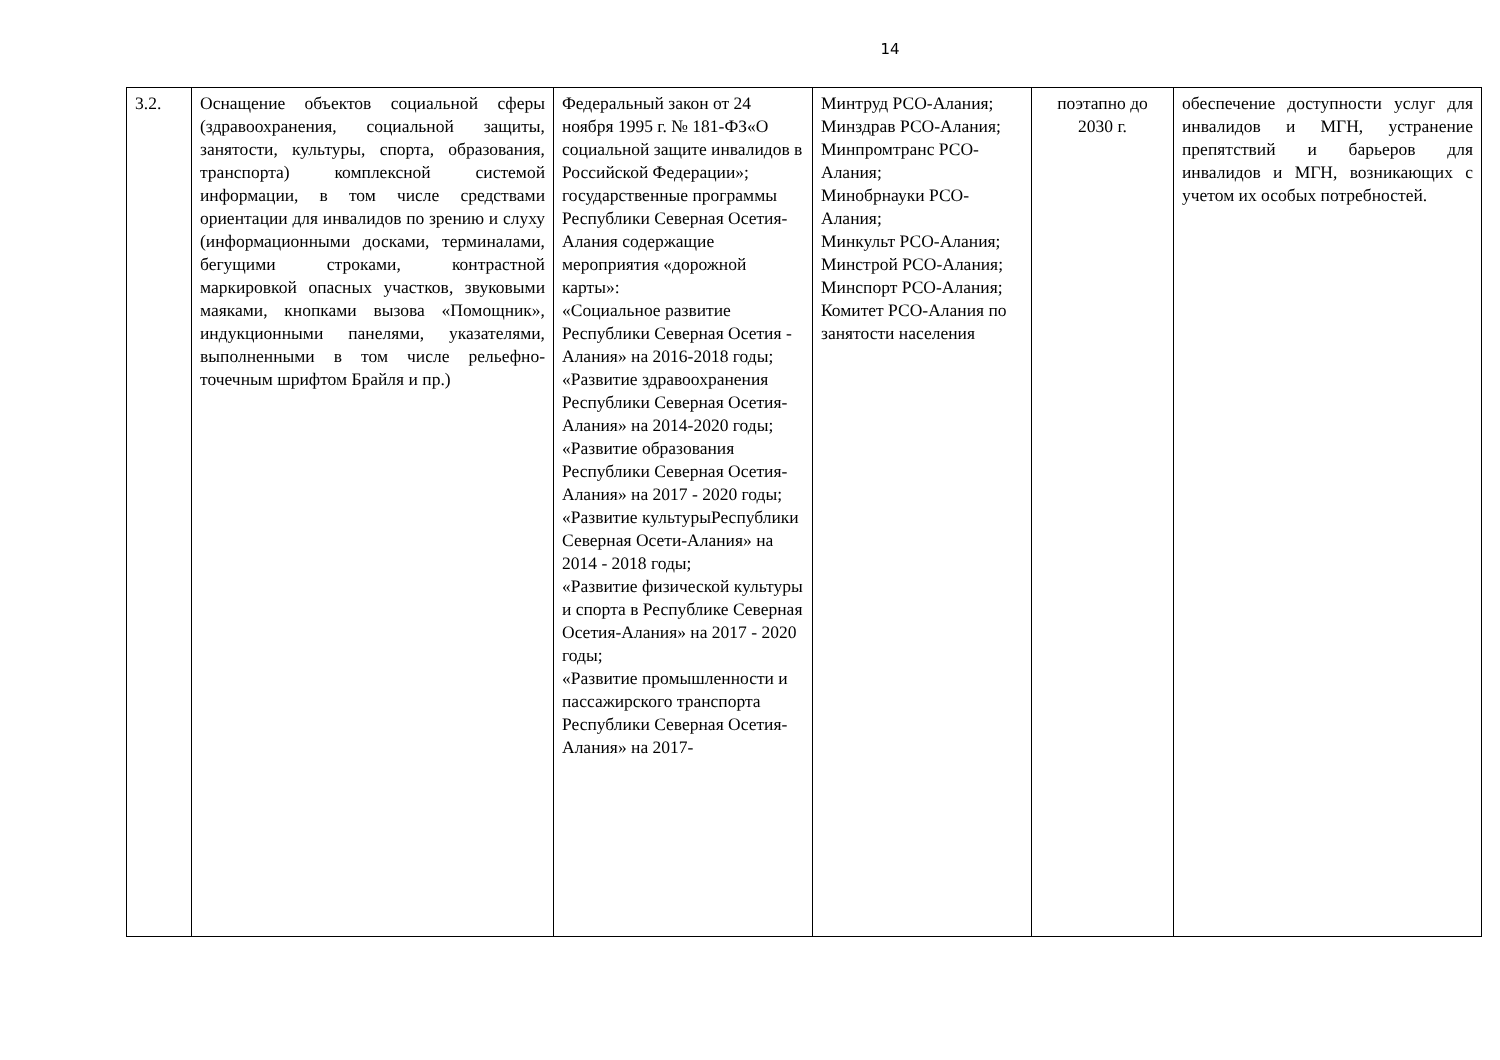14
| 3.2. | Оснащение объектов социальной сферы (здравоохранения, социальной защиты, занятости, культуры, спорта, образования, транспорта) комплексной системой информации, в том числе средствами ориентации для инвалидов по зрению и слуху (информационными досками, терминалами, бегущими строками, контрастной маркировкой опасных участков, звуковыми маяками, кнопками вызова «Помощник», индукционными панелями, указателями, выполненными в том числе рельефно-точечным шрифтом Брайля и пр.) | Федеральный закон от 24 ноября 1995 г. № 181-ФЗ«О социальной защите инвалидов в Российской Федерации»; государственные программы Республики Северная Осетия-Алания содержащие мероприятия «дорожной карты»: «Социальное развитие Республики Северная Осетия - Алания» на 2016-2018 годы; «Развитие здравоохранения Республики Северная Осетия-Алания» на 2014-2020 годы; «Развитие образования Республики Северная Осетия-Алания» на 2017 - 2020 годы; «Развитие культурыРеспублики Северная Осети-Алания» на 2014 - 2018 годы; «Развитие физической культуры и спорта в Республике Северная Осетия-Алания» на 2017 - 2020 годы; «Развитие промышленности и пассажирского транспорта Республики Северная Осетия-Алания» на 2017- | Минтруд РСО-Алания; Минздрав РСО-Алания; Минпромтранс РСО-Алания; Минобрнауки РСО-Алания; Минкульт РСО-Алания; Минстрой РСО-Алания; Минспорт РСО-Алания; Комитет РСО-Алания по занятости населения | поэтапно до 2030 г. | обеспечение доступности услуг для инвалидов и МГН, устранение препятствий и барьеров для инвалидов и МГН, возникающих с учетом их особых потребностей. |